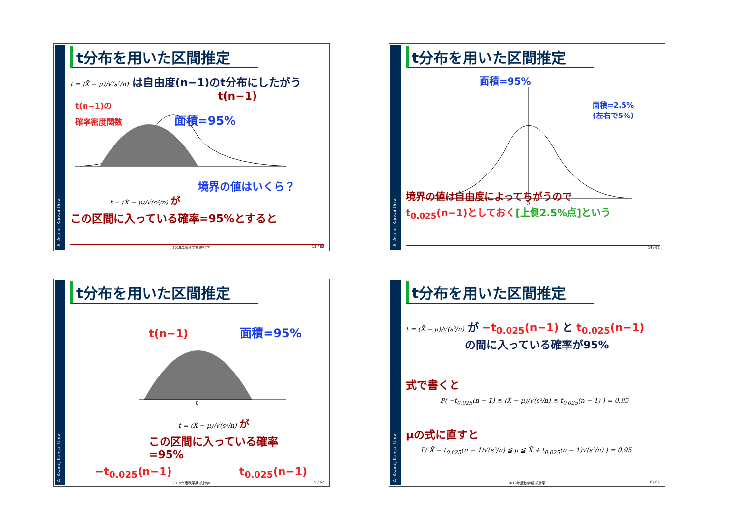A. Asano, Kansai Univ.
t分布を用いた区間推定
t = (X̄ − μ)/√(s²/n) は自由度(n−1)のt分布にしたがう
t(n−1)
t(n−1)の
確率密度関数 面積=95%
境界の値はいくら？
t = (X̄ − μ)/√(s²/n) が
この区間に入っている確率=95%とすると
2019年度秋学期 統計学 13 / 62
A. Asano, Kansai Univ.
t分布を用いた区間推定
面積=95%
0
面積=2.5%
(左右で5%)
境界の値は自由度によってちがうので
t<sub>0.025</sub>(n−1)としておく[上側2.5%点]という
14 / 62
A. Asano, Kansai Univ.
t分布を用いた区間推定
t(n−1) 面積=95%
0
t = (X̄ − μ)/√(s²/n) が
この区間に入っている確率
=95%
−t<sub>0.025</sub>(n−1) t<sub>0.025</sub>(n−1)
2019年度秋学期 統計学 15 / 62
A. Asano, Kansai Univ.
t分布を用いた区間推定
t = (X̄ − μ)/√(s²/n) が −t<sub>0.025</sub>(n−1) と t<sub>0.025</sub>(n−1)
の間に入っている確率が95%
式で書くと
P( −t<sub>0.025</sub>(n − 1) ≦ (X̄ − μ)/√(s²/n) ≦ t<sub>0.025</sub>(n − 1) ) = 0.95
μの式に直すと
P( X̄ − t<sub>0.025</sub>(n − 1)√(s²/n) ≦ μ ≦ X̄ + t<sub>0.025</sub>(n − 1)√(s²/n) ) = 0.95
2019年度秋学期 統計学 16 / 62